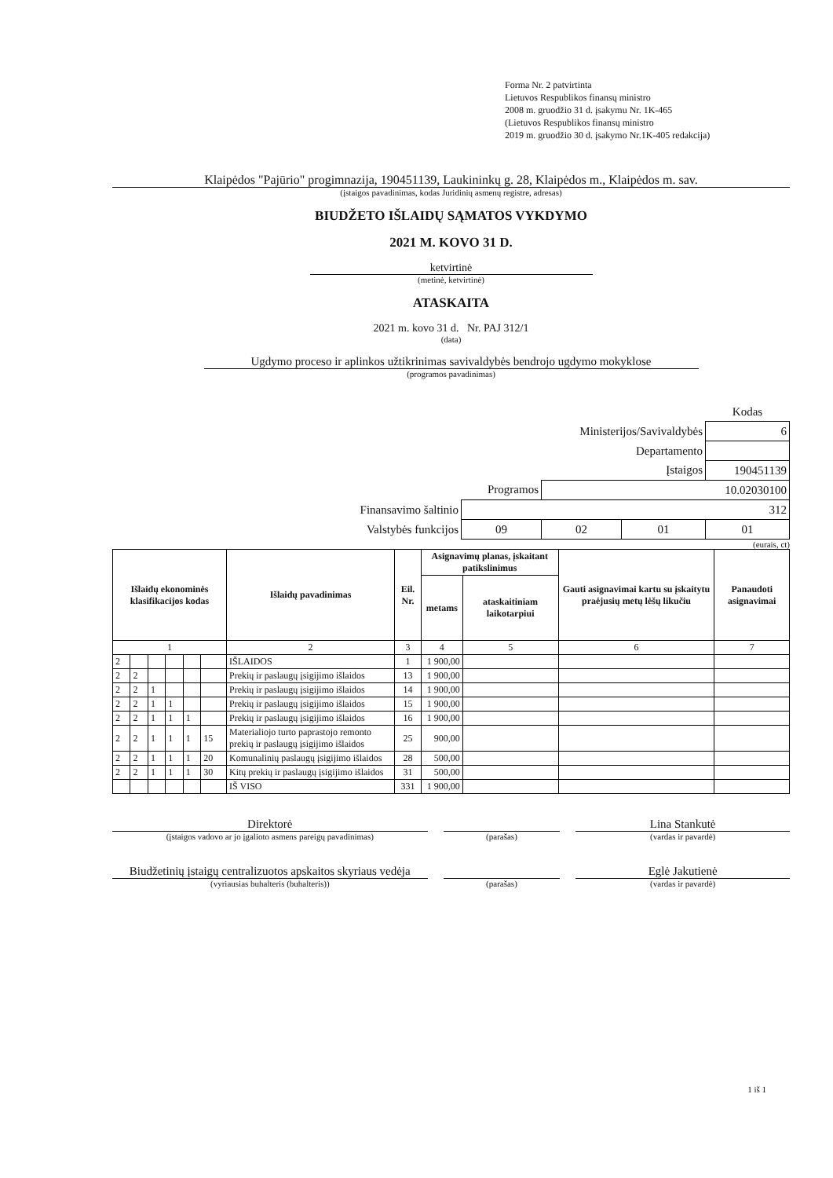Forma Nr. 2 patvirtinta
Lietuvos Respublikos finansų ministro
2008 m. gruodžio 31 d. įsakymu Nr. 1K-465
(Lietuvos Respublikos finansų ministro
2019 m. gruodžio 30 d. įsakymo Nr.1K-405 redakcija)
Klaipėdos "Pajūrio" progimnazija, 190451139, Laukininkų g. 28, Klaipėdos m., Klaipėdos m. sav.
(įstaigos pavadinimas, kodas Juridinių asmenų registre, adresas)
BIUDŽETO IŠLAIDŲ SĄMATOS VYKDYMO
2021 M. KOVO 31 D.
ketvirtinė
(metinė, ketvirtinė)
ATASKAITA
2021 m. kovo 31 d. Nr. PAJ 312/1
(data)
Ugdymo proceso ir aplinkos užtikrinimas savivaldybės bendrojo ugdymo mokyklose
(programos pavadinimas)
| | | | | Kodas |
| Ministerijos/Savivaldybės | | | | 6 |
| Departamento | | | | |
| Įstaigos | | | | 190451139 |
| Programos | | 10.02030100 | | |
| Finansavimo šaltinio | 312 | | | |
| Valstybės funkcijos | 09 | 02 | 01 | 01 |
(eurais, ct)
| Išlaidų ekonominės klasifikacijos kodas | | | | | | Išlaidų pavadinimas | Eil. Nr. | Asignavimų planas, įskaitant patikslinimus | | Gauti asignavimai kartu su įskaitytu praėjusių metų lėšų likučiu | Panaudoti asignavimai |
| --- | --- | --- | --- | --- | --- | --- | --- | --- | --- | --- | --- |
| | | | | | | | | metams | ataskaitiniam laikotarpiui | | |
| 1 | | | | | | 2 | 3 | 4 | 5 | 6 | 7 |
| 2 | | | | | | IŠLAIDOS | 1 | 1 900,00 | | | |
| 2 | 2 | | | | | Prekių ir paslaugų įsigijimo išlaidos | 13 | 1 900,00 | | | |
| 2 | 2 | 1 | | | | Prekių ir paslaugų įsigijimo išlaidos | 14 | 1 900,00 | | | |
| 2 | 2 | 1 | 1 | | | Prekių ir paslaugų įsigijimo išlaidos | 15 | 1 900,00 | | | |
| 2 | 2 | 1 | 1 | 1 | | Prekių ir paslaugų įsigijimo išlaidos | 16 | 1 900,00 | | | |
| 2 | 2 | 1 | 1 | 1 | 15 | Materialiojo turto paprastojo remonto prekių ir paslaugų įsigijimo išlaidos | 25 | 900,00 | | | |
| 2 | 2 | 1 | 1 | 1 | 20 | Komunalinių paslaugų įsigijimo išlaidos | 28 | 500,00 | | | |
| 2 | 2 | 1 | 1 | 1 | 30 | Kitų prekių ir paslaugų įsigijimo išlaidos | 31 | 500,00 | | | |
| | | | | | | IŠ VISO | 331 | 1 900,00 | | | |
Direktorė
(įstaigos vadovo ar jo įgalioto asmens pareigų pavadinimas)
(parašas)
Lina Stankutė
(vardas ir pavardė)
Biudžetinių įstaigų centralizuotos apskaitos skyriaus vedėja
(vyriausias buhalteris (buhalteris))
(parašas)
Eglė Jakutienė
(vardas ir pavardė)
1 iš 1